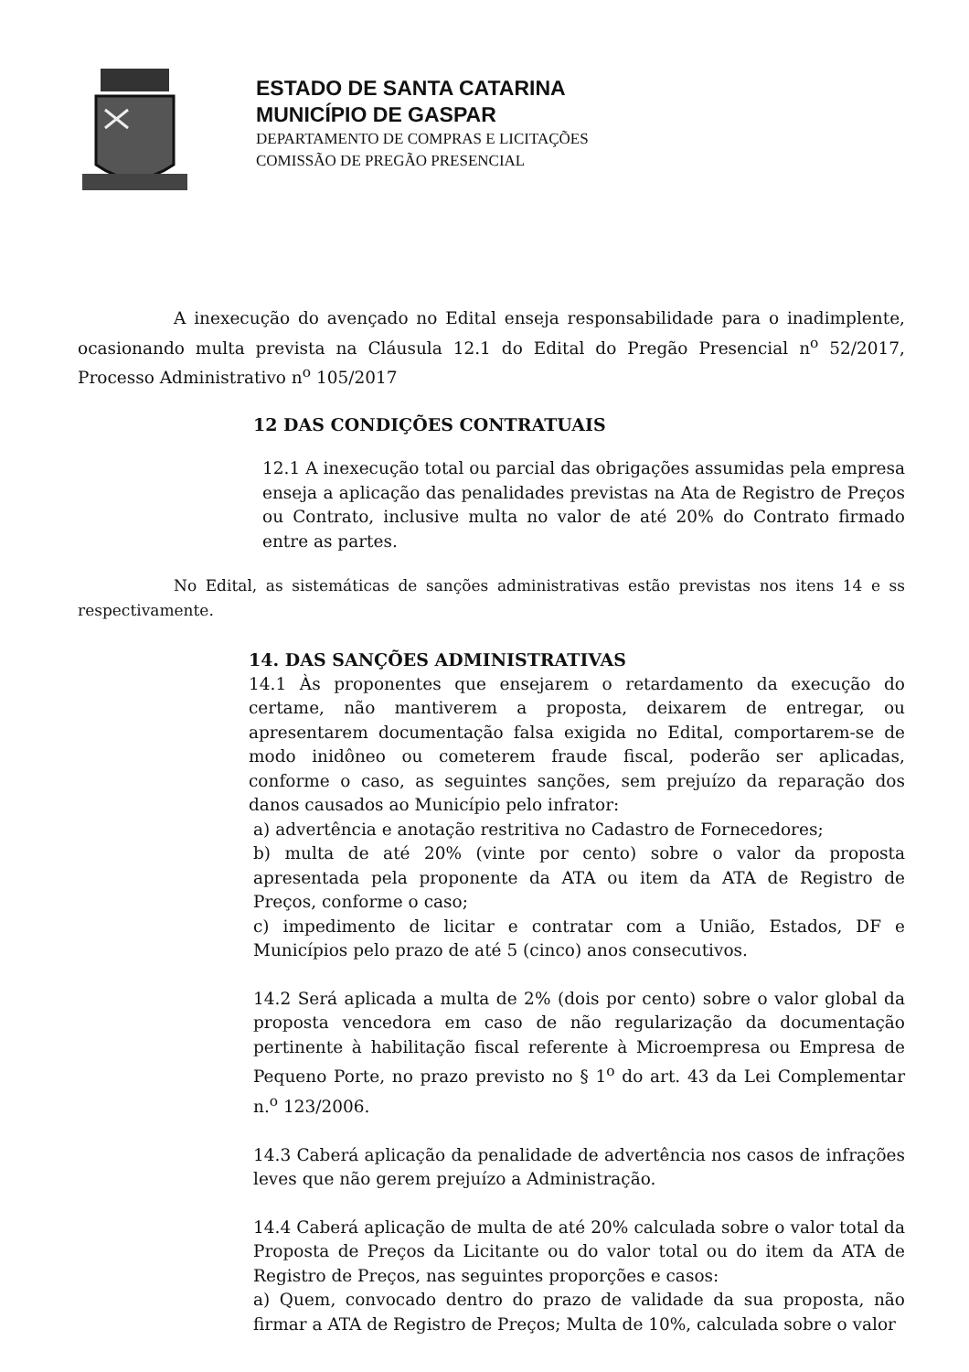ESTADO DE SANTA CATARINA
MUNICÍPIO DE GASPAR
DEPARTAMENTO DE COMPRAS E LICITAÇÕES
COMISSÃO DE PREGÃO PRESENCIAL
A inexecução do avençado no Edital enseja responsabilidade para o inadimplente, ocasionando multa prevista na Cláusula 12.1 do Edital do Pregão Presencial n<sup>o</sup> 52/2017, Processo Administrativo n<sup>o</sup> 105/2017
12 DAS CONDIÇÕES CONTRATUAIS
12.1 A inexecução total ou parcial das obrigações assumidas pela empresa enseja a aplicação das penalidades previstas na Ata de Registro de Preços ou Contrato, inclusive multa no valor de até 20% do Contrato firmado entre as partes.
No Edital, as sistemáticas de sanções administrativas estão previstas nos itens 14 e ss respectivamente.
14. DAS SANÇÕES ADMINISTRATIVAS
14.1 Às proponentes que ensejarem o retardamento da execução do certame, não mantiverem a proposta, deixarem de entregar, ou apresentarem documentação falsa exigida no Edital, comportarem-se de modo inidôneo ou cometerem fraude fiscal, poderão ser aplicadas, conforme o caso, as seguintes sanções, sem prejuízo da reparação dos danos causados ao Município pelo infrator:
a) advertência e anotação restritiva no Cadastro de Fornecedores;
b) multa de até 20% (vinte por cento) sobre o valor da proposta apresentada pela proponente da ATA ou item da ATA de Registro de Preços, conforme o caso;
c) impedimento de licitar e contratar com a União, Estados, DF e Municípios pelo prazo de até 5 (cinco) anos consecutivos.
14.2 Será aplicada a multa de 2% (dois por cento) sobre o valor global da proposta vencedora em caso de não regularização da documentação pertinente à habilitação fiscal referente à Microempresa ou Empresa de Pequeno Porte, no prazo previsto no § 1<sup>o</sup> do art. 43 da Lei Complementar n.<sup>o</sup> 123/2006.
14.3 Caberá aplicação da penalidade de advertência nos casos de infrações leves que não gerem prejuízo a Administração.
14.4 Caberá aplicação de multa de até 20% calculada sobre o valor total da Proposta de Preços da Licitante ou do valor total ou do item da ATA de Registro de Preços, nas seguintes proporções e casos:
a) Quem, convocado dentro do prazo de validade da sua proposta, não firmar a ATA de Registro de Preços; Multa de 10%, calculada sobre o valor